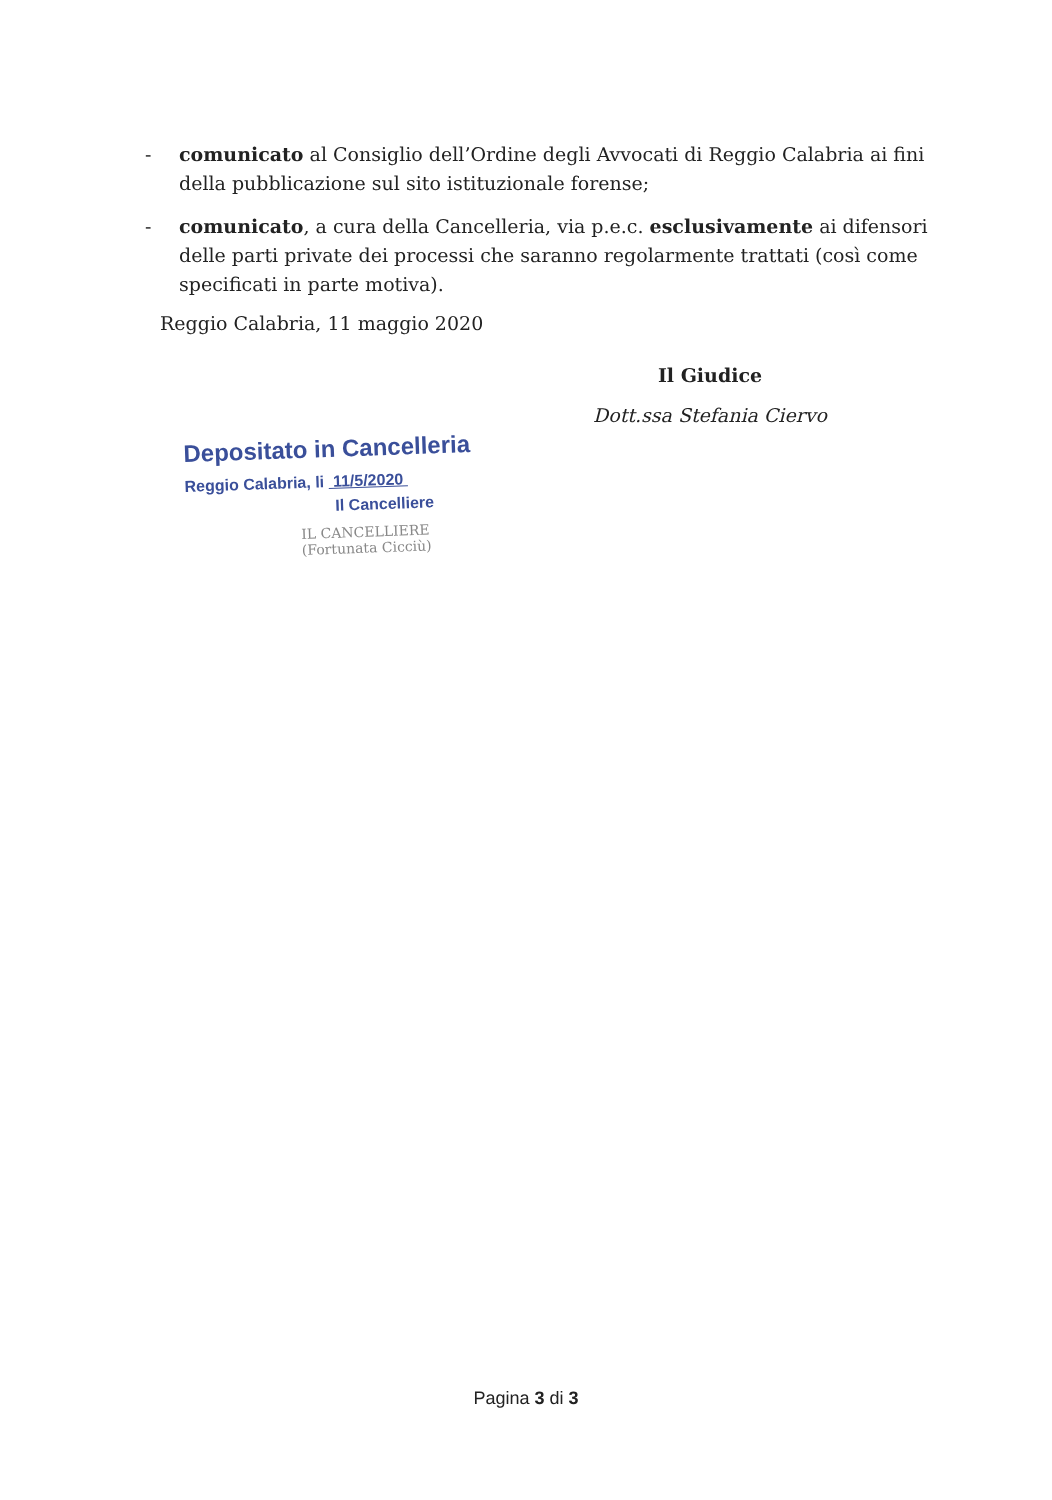- comunicato al Consiglio dell’Ordine degli Avvocati di Reggio Calabria ai fini della pubblicazione sul sito istituzionale forense;
- comunicato, a cura della Cancelleria, via p.e.c. esclusivamente ai difensori delle parti private dei processi che saranno regolarmente trattati (così come specificati in parte motiva).
Reggio Calabria, 11 maggio 2020
Il Giudice
Dott.ssa Stefania Ciervo
Depositato in Cancelleria
Reggio Calabria, li 11/5/2020
Il Cancelliere
IL CANCELLIERE
(Fortunata Cicciù)
Pagina 3 di 3